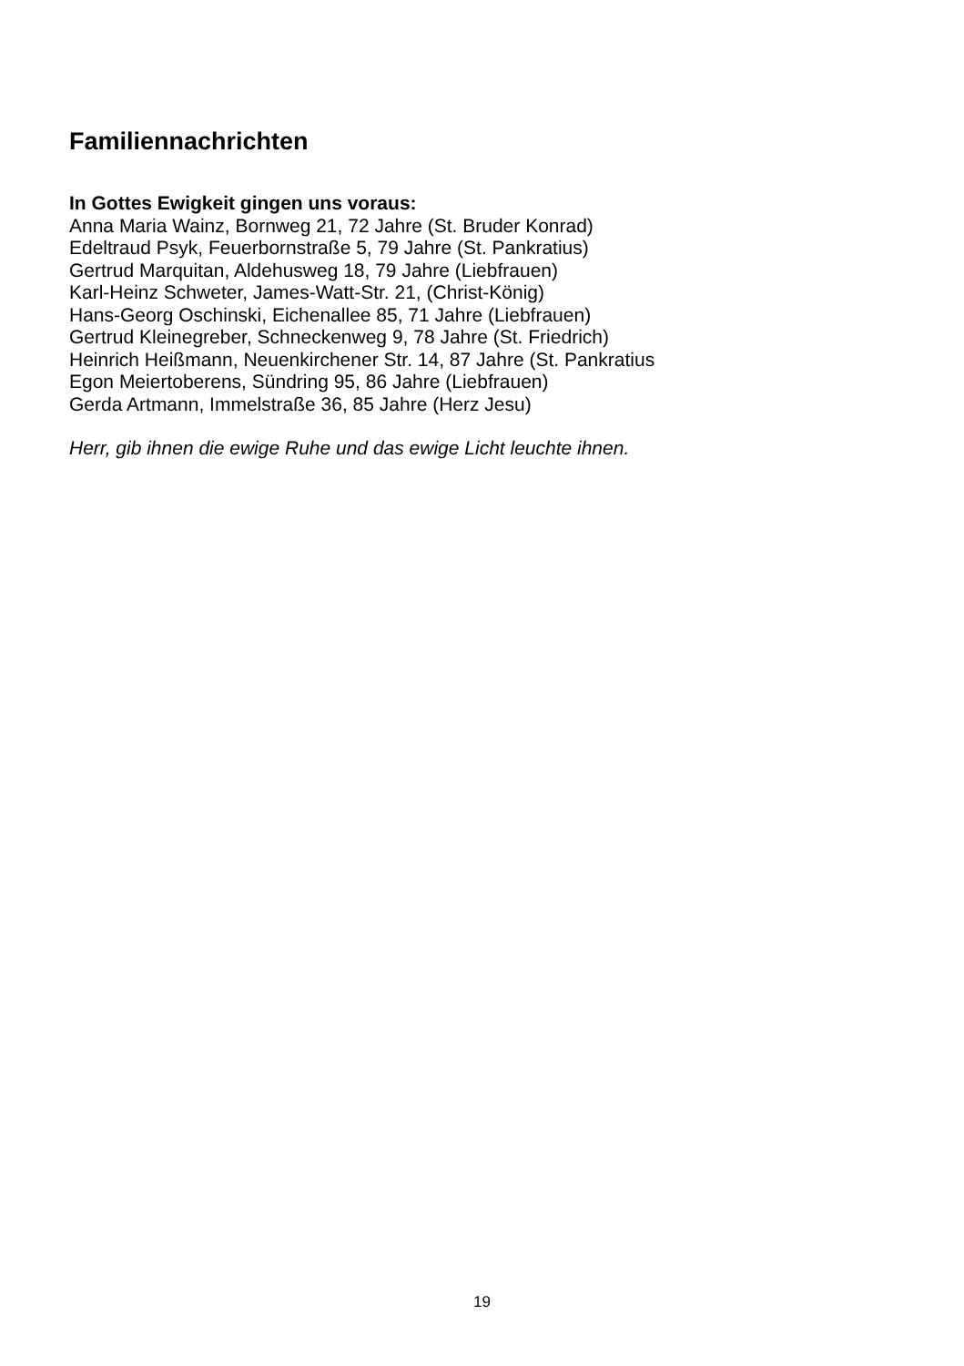Familiennachrichten
In Gottes Ewigkeit gingen uns voraus:
Anna Maria Wainz, Bornweg 21, 72 Jahre (St. Bruder Konrad)
Edeltraud Psyk, Feuerbornstraße 5, 79 Jahre (St. Pankratius)
Gertrud Marquitan, Aldehusweg 18, 79 Jahre (Liebfrauen)
Karl-Heinz Schweter, James-Watt-Str. 21, (Christ-König)
Hans-Georg Oschinski, Eichenallee 85, 71 Jahre (Liebfrauen)
Gertrud Kleinegreber, Schneckenweg 9, 78 Jahre (St. Friedrich)
Heinrich Heißmann, Neuenkirchener Str. 14, 87 Jahre (St. Pankratius
Egon Meiertoberens, Sündring 95, 86 Jahre (Liebfrauen)
Gerda Artmann, Immelstraße 36, 85 Jahre (Herz Jesu)
Herr, gib ihnen die ewige Ruhe und das ewige Licht leuchte ihnen.
19